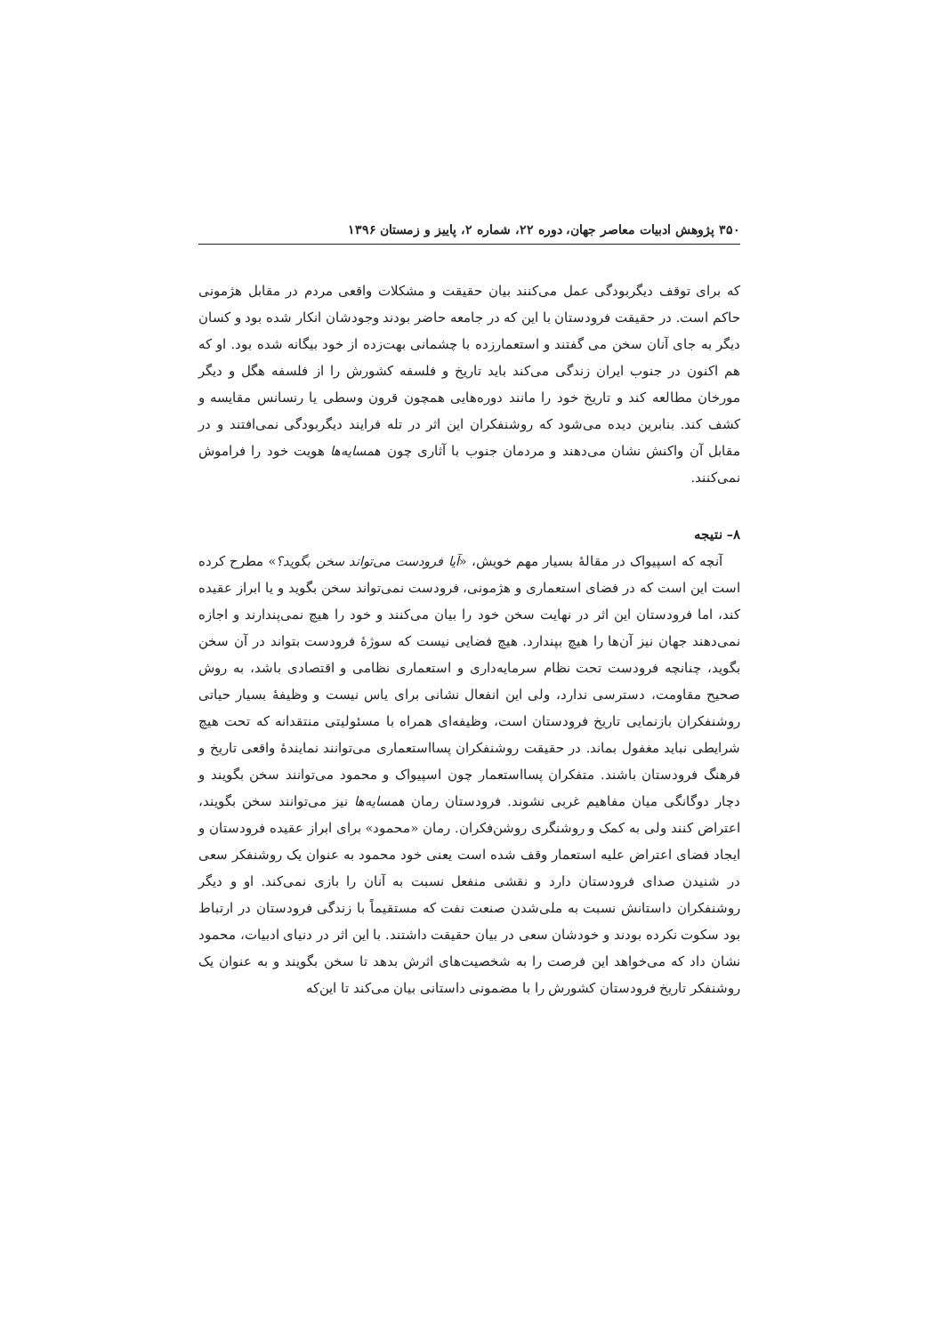۳۵۰ پژوهش ادبیات معاصر جهان، دوره ۲۲، شماره ۲، پاییز و زمستان ۱۳۹۶
که برای توقف دیگربودگی عمل می‌کنند بیان حقیقت و مشکلات واقعی مردم در مقابل هژمونی حاکم است. در حقیقت فرودستان با این که در جامعه حاضر بودند وجودشان انکار شده بود و کسان دیگر به جای آنان سخن می گفتند و استعمارزده با چشمانی بهت‌زده از خود بیگانه شده بود. او که هم اکنون در جنوب ایران زندگی می‌کند باید تاریخ و فلسفه کشورش را از فلسفه هگل و دیگر مورخان مطالعه کند و تاریخ خود را مانند دوره‌هایی همچون قرون وسطی یا رنسانس مقایسه و کشف کند. بنابرین دیده می‌شود که روشنفکران این اثر در تله فرایند دیگربودگی نمی‌افتند و در مقابل آن واکنش نشان می‌دهند و مردمان جنوب با آثاری چون همسایه‌ها هویت خود را فراموش نمی‌کنند.
۸– نتیجه
آنچه که اسپیواک در مقالۀ بسیار مهم خویش، «آیا فرودست می‌تواند سخن بگوید؟» مطرح کرده است این است که در فضای استعماری و هژمونی، فرودست نمی‌تواند سخن بگوید و یا ابراز عقیده کند، اما فرودستان این اثر در نهایت سخن خود را بیان می‌کنند و خود را هیچ نمی‌پندارند و اجازه نمی‌دهند جهان نیز آن‌ها را هیچ بپندارد. هیچ فضایی نیست که سوژۀ فرودست بتواند در آن سخن بگوید، چنانچه فرودست تحت نظام سرمایه‌داری و استعماری نظامی و اقتصادی باشد، به روش صحیح مقاومت، دسترسی ندارد، ولی این انفعال نشانی برای یاس نیست و وظیفۀ بسیار حیاتی روشنفکران بازنمایی تاریخ فرودستان است، وظیفه‌ای همراه با مسئولیتی منتقدانه که تحت هیچ شرایطی نباید مغفول بماند. در حقیقت روشنفکران پسااستعماری می‌توانند نمایندۀ واقعی تاریخ و فرهنگ فرودستان باشند. متفکران پسااستعمار چون اسپیواک و محمود می‌توانند سخن بگویند و دچار دوگانگی میان مفاهیم غربی نشوند. فرودستان رمان همسایه‌ها نیز می‌توانند سخن بگویند، اعتراض کنند ولی به کمک و روشنگری روشن‌فکران. رمان «محمود» برای ابراز عقیده فرودستان و ایجاد فضای اعتراض علیه استعمار وقف شده است یعنی خود محمود به عنوان یک روشنفکر سعی در شنیدن صدای فرودستان دارد و نقشی منفعل نسبت به آنان را بازی نمی‌کند. او و دیگر روشنفکران داستانش نسبت به ملی‌شدن صنعت نفت که مستقیماً با زندگی فرودستان در ارتباط بود سکوت نکرده بودند و خودشان سعی در بیان حقیقت داشتند. با این اثر در دنیای ادبیات، محمود نشان داد که می‌خواهد این فرصت را به شخصیت‌های اثرش بدهد تا سخن بگویند و به عنوان یک روشنفکر تاریخ فرودستان کشورش را با مضمونی داستانی بیان می‌کند تا این‌که